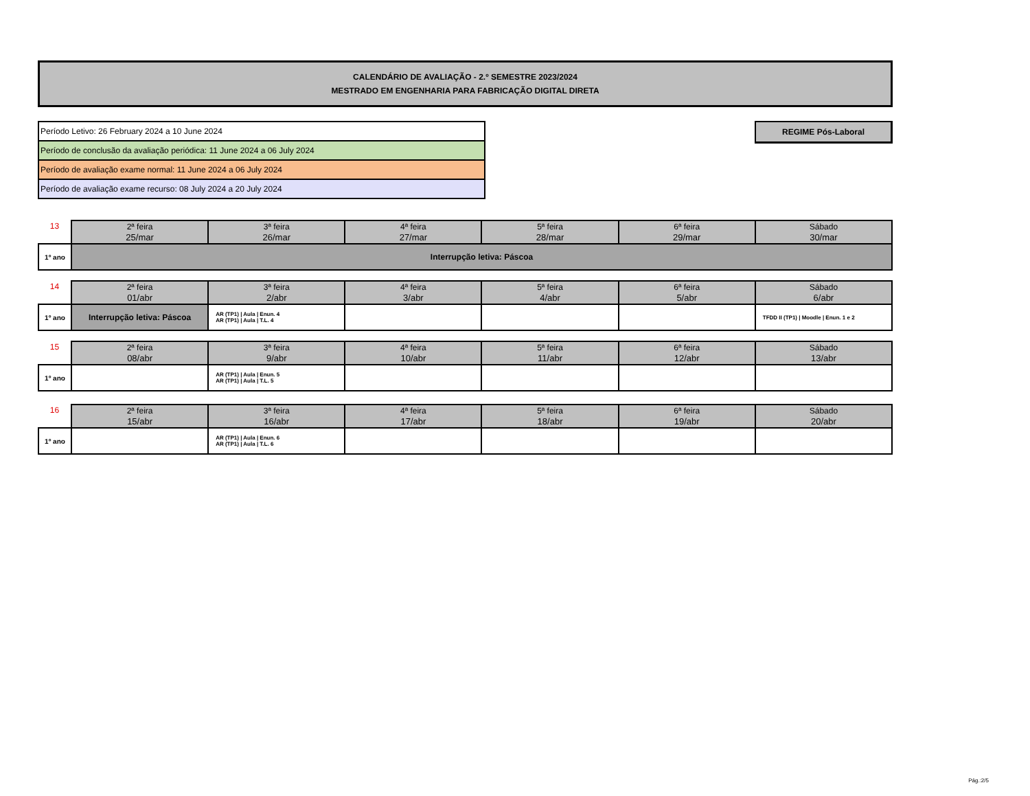CALENDÁRIO DE AVALIAÇÃO - 2.º SEMESTRE 2023/2024
MESTRADO EM ENGENHARIA PARA FABRICAÇÃO DIGITAL DIRETA
Período Letivo: 26 February 2024 a 10 June 2024
Período de conclusão da avaliação periódica: 11 June 2024 a 06 July 2024
Período de avaliação exame normal: 11 June 2024 a 06 July 2024
Período de avaliação exame recurso: 08 July 2024 a 20 July 2024
REGIME Pós-Laboral
| 13 | 2ª feira 25/mar | 3ª feira 26/mar | 4ª feira 27/mar | 5ª feira 28/mar | 6ª feira 29/mar | Sábado 30/mar |
| 1º ano | Interrupção letiva: Páscoa | | | | | |
| 14 | 2ª feira 01/abr | 3ª feira 2/abr | 4ª feira 3/abr | 5ª feira 4/abr | 6ª feira 5/abr | Sábado 6/abr |
| 1º ano | Interrupção letiva: Páscoa | AR (TP1) / Aula / Enun. 4 AR (TP1) / Aula / T.L. 4 | | | | TFDD II (TP1) / Moodle / Enun. 1 e 2 |
| 15 | 2ª feira 08/abr | 3ª feira 9/abr | 4ª feira 10/abr | 5ª feira 11/abr | 6ª feira 12/abr | Sábado 13/abr |
| 1º ano | | AR (TP1) / Aula / Enun. 5 AR (TP1) / Aula / T.L. 5 | | | | |
| 16 | 2ª feira 15/abr | 3ª feira 16/abr | 4ª feira 17/abr | 5ª feira 18/abr | 6ª feira 19/abr | Sábado 20/abr |
| 1º ano | | AR (TP1) / Aula / Enun. 6 AR (TP1) / Aula / T.L. 6 | | | | |
Pág.:2/5